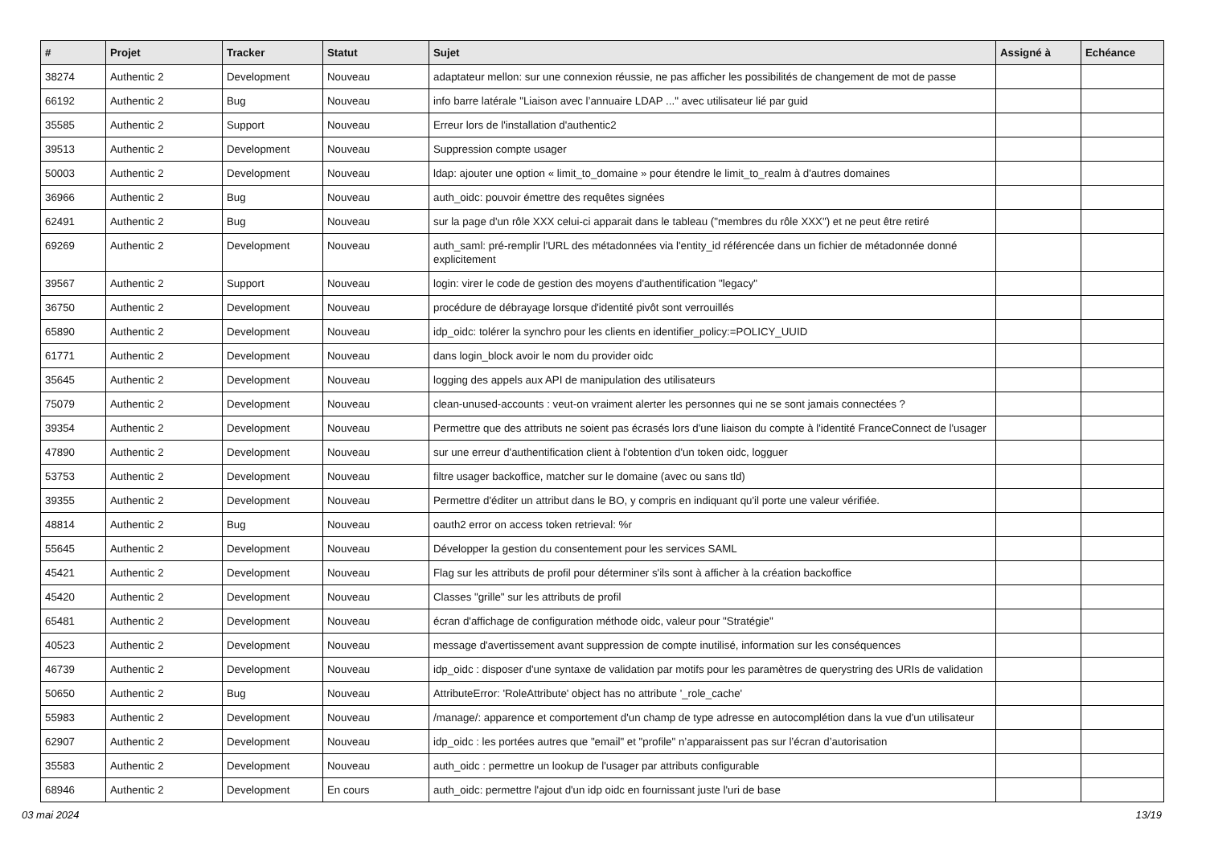| # | Projet | Tracker | Statut | Sujet | Assigné à | Echéance |
| --- | --- | --- | --- | --- | --- | --- |
| 38274 | Authentic 2 | Development | Nouveau | adaptateur mellon: sur une connexion réussie, ne pas afficher les possibilités de changement de mot de passe | | |
| 66192 | Authentic 2 | Bug | Nouveau | info barre latérale "Liaison avec l’annuaire LDAP ..." avec utilisateur lié par guid | | |
| 35585 | Authentic 2 | Support | Nouveau | Erreur lors de l'installation d'authentic2 | | |
| 39513 | Authentic 2 | Development | Nouveau | Suppression compte usager | | |
| 50003 | Authentic 2 | Development | Nouveau | ldap: ajouter une option « limit_to_domaine » pour étendre le limit_to_realm à d'autres domaines | | |
| 36966 | Authentic 2 | Bug | Nouveau | auth_oidc: pouvoir émettre des requêtes signées | | |
| 62491 | Authentic 2 | Bug | Nouveau | sur la page d'un rôle XXX celui-ci apparait dans le tableau ("membres du rôle XXX") et ne peut être retiré | | |
| 69269 | Authentic 2 | Development | Nouveau | auth_saml: pré-remplir l'URL des métadonnées via l'entity_id référencée dans un fichier de métadonnée donné explicitement | | |
| 39567 | Authentic 2 | Support | Nouveau | login: virer le code de gestion des moyens d'authentification "legacy" | | |
| 36750 | Authentic 2 | Development | Nouveau | procédure de débrayage lorsque d'identité pivôt sont verrouillés | | |
| 65890 | Authentic 2 | Development | Nouveau | idp_oidc: tolérer la synchro pour les clients en identifier_policy:=POLICY_UUID | | |
| 61771 | Authentic 2 | Development | Nouveau | dans login_block avoir le nom du provider oidc | | |
| 35645 | Authentic 2 | Development | Nouveau | logging des appels aux API de manipulation des utilisateurs | | |
| 75079 | Authentic 2 | Development | Nouveau | clean-unused-accounts : veut-on vraiment alerter les personnes qui ne se sont jamais connectées ? | | |
| 39354 | Authentic 2 | Development | Nouveau | Permettre que des attributs ne soient pas écrasés lors d'une liaison du compte à l'identité FranceConnect de l'usager | | |
| 47890 | Authentic 2 | Development | Nouveau | sur une erreur d'authentification client à l'obtention d'un token oidc, logguer | | |
| 53753 | Authentic 2 | Development | Nouveau | filtre usager backoffice, matcher sur le domaine (avec ou sans tld) | | |
| 39355 | Authentic 2 | Development | Nouveau | Permettre d'éditer un attribut dans le BO, y compris en indiquant qu'il porte une valeur vérifiée. | | |
| 48814 | Authentic 2 | Bug | Nouveau | oauth2 error on access token retrieval: %r | | |
| 55645 | Authentic 2 | Development | Nouveau | Développer la gestion du consentement pour les services SAML | | |
| 45421 | Authentic 2 | Development | Nouveau | Flag sur les attributs de profil pour déterminer s'ils sont à afficher à la création backoffice | | |
| 45420 | Authentic 2 | Development | Nouveau | Classes "grille" sur les attributs de profil | | |
| 65481 | Authentic 2 | Development | Nouveau | écran d'affichage de configuration méthode oidc, valeur pour "Stratégie" | | |
| 40523 | Authentic 2 | Development | Nouveau | message d'avertissement avant suppression de compte inutilisé, information sur les conséquences | | |
| 46739 | Authentic 2 | Development | Nouveau | idp_oidc : disposer d'une syntaxe de validation par motifs pour les paramètres de querystring des URIs de validation | | |
| 50650 | Authentic 2 | Bug | Nouveau | AttributeError: 'RoleAttribute' object has no attribute '_role_cache' | | |
| 55983 | Authentic 2 | Development | Nouveau | /manage/: apparence et comportement d'un champ de type adresse en autocomplétion dans la vue d'un utilisateur | | |
| 62907 | Authentic 2 | Development | Nouveau | idp_oidc : les portées autres que "email" et "profile" n’apparaissent pas sur l’écran d’autorisation | | |
| 35583 | Authentic 2 | Development | Nouveau | auth_oidc : permettre un lookup de l'usager par attributs configurable | | |
| 68946 | Authentic 2 | Development | En cours | auth_oidc: permettre l'ajout d'un idp oidc en fournissant juste l'uri de base | | |
03 mai 2024 13/19